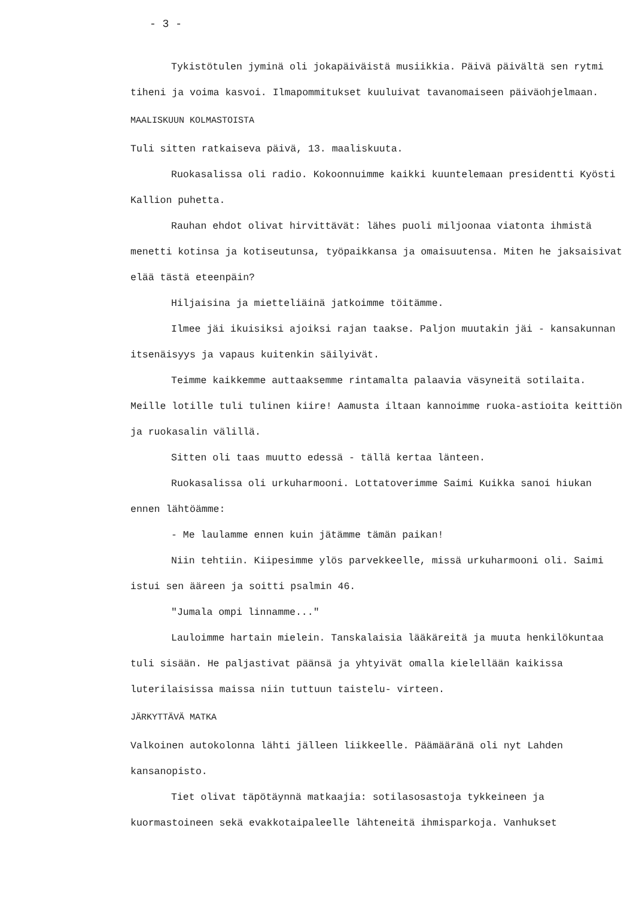- 3 -
Tykistötulen jyminä oli jokapäiväistä musiikkia. Päivä päivältä sen rytmi tiheni ja voima kasvoi. Ilmapommitukset kuuluivat tavanomaiseen päiväohjelmaan.
MAALISKUUN KOLMASTOISTA
Tuli sitten ratkaiseva päivä, 13. maaliskuuta.
Ruokasalissa oli radio. Kokoonnuimme kaikki kuuntelemaan presidentti Kyösti Kallion puhetta.
Rauhan ehdot olivat hirvittävät: lähes puoli miljoonaa viatonta ihmistä menetti kotinsa ja kotiseutunsa, työpaikkansa ja omaisuutensa. Miten he jaksaisivat elää tästä eteenpäin?
Hiljaisina ja mietteliäinä jatkoimme töitämme.
Ilmee jäi ikuisiksi ajoiksi rajan taakse. Paljon muutakin jäi - kansakunnan itsenäisyys ja vapaus kuitenkin säilyivät.
Teimme kaikkemme auttaaksemme rintamalta palaavia väsyneitä sotilaita. Meille lotille tuli tulinen kiire! Aamusta iltaan kannoimme ruoka-astioita keittiön ja ruokasalin välillä.
Sitten oli taas muutto edessä - tällä kertaa länteen.
Ruokasalissa oli urkuharmooni. Lottatoverimme Saimi Kuikka sanoi hiukan ennen lähtöämme:
- Me laulamme ennen kuin jätämme tämän paikan!
Niin tehtiin. Kiipesimme ylös parvekkeelle, missä urkuharmooni oli. Saimi istui sen ääreen ja soitti psalmin 46.
"Jumala ompi linnamme..."
Lauloimme hartain mielein. Tanskalaisia lääkäreitä ja muuta henkilökuntaa tuli sisään. He paljastivat päänsä ja yhtyivät omalla kielellään kaikissa luterilaisissa maissa niin tuttuun taistelu- virteen.
JÄRKYTTÄVÄ MATKA
Valkoinen autokolonna lähti jälleen liikkeelle. Päämääränä oli nyt Lahden kansanopisto.
Tiet olivat täpötäynnä matkaajia: sotilasosastoja tykkeineen ja kuormastoineen sekä evakkotaipaleelle lähteneitä ihmisparkoja. Vanhukset